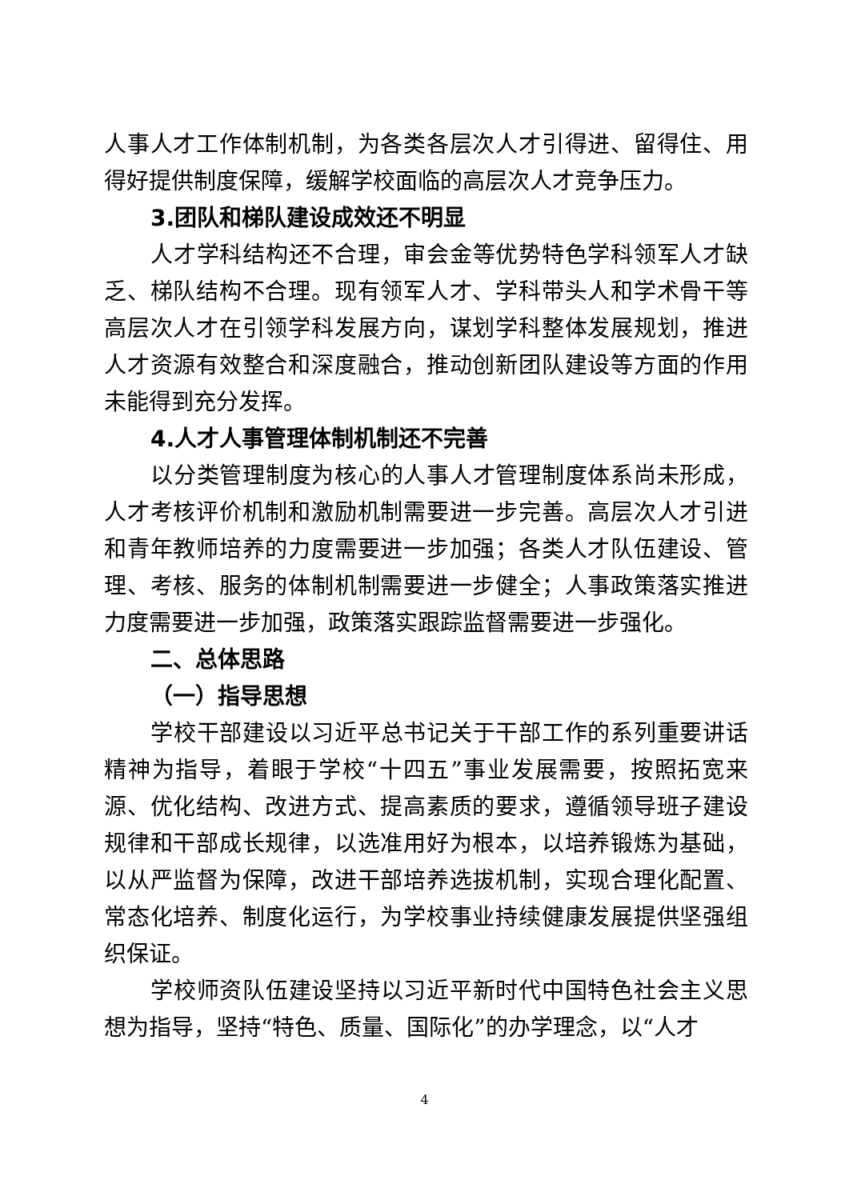人事人才工作体制机制，为各类各层次人才引得进、留得住、用得好提供制度保障，缓解学校面临的高层次人才竞争压力。
3.团队和梯队建设成效还不明显
人才学科结构还不合理，审会金等优势特色学科领军人才缺乏、梯队结构不合理。现有领军人才、学科带头人和学术骨干等高层次人才在引领学科发展方向，谋划学科整体发展规划，推进人才资源有效整合和深度融合，推动创新团队建设等方面的作用未能得到充分发挥。
4.人才人事管理体制机制还不完善
以分类管理制度为核心的人事人才管理制度体系尚未形成，人才考核评价机制和激励机制需要进一步完善。高层次人才引进和青年教师培养的力度需要进一步加强；各类人才队伍建设、管理、考核、服务的体制机制需要进一步健全；人事政策落实推进力度需要进一步加强，政策落实跟踪监督需要进一步强化。
二、总体思路
（一）指导思想
学校干部建设以习近平总书记关于干部工作的系列重要讲话精神为指导，着眼于学校“十四五”事业发展需要，按照拓宽来源、优化结构、改进方式、提高素质的要求，遵循领导班子建设规律和干部成长规律，以选准用好为根本，以培养锻炼为基础，以从严监督为保障，改进干部培养选拔机制，实现合理化配置、常态化培养、制度化运行，为学校事业持续健康发展提供坚强组织保证。
学校师资队伍建设坚持以习近平新时代中国特色社会主义思想为指导，坚持“特色、质量、国际化”的办学理念，以“人才
4